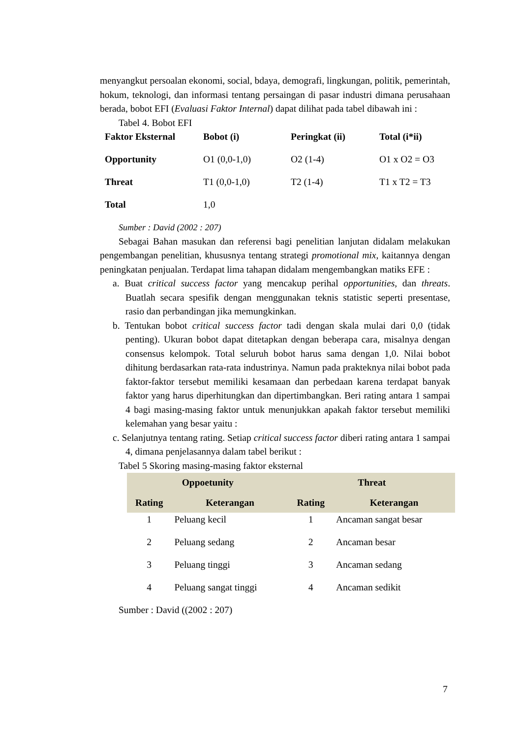menyangkut persoalan ekonomi, social, bdaya, demografi, lingkungan, politik, pemerintah, hokum, teknologi, dan informasi tentang persaingan di pasar industri dimana perusahaan berada, bobot EFI (Evaluasi Faktor Internal) dapat dilihat pada tabel dibawah ini :
Tabel 4. Bobot EFI
| Faktor Eksternal | Bobot (i) | Peringkat (ii) | Total (i*ii) |
| Opportunity | O1 (0,0-1,0) | O2 (1-4) | O1 x O2 = O3 |
| Threat | T1 (0,0-1,0) | T2 (1-4) | T1 x T2 = T3 |
| Total | 1,0 | | |
Sumber : David (2002 : 207)
Sebagai Bahan masukan dan referensi bagi penelitian lanjutan didalam melakukan pengembangan penelitian, khususnya tentang strategi promotional mix, kaitannya dengan peningkatan penjualan. Terdapat lima tahapan didalam mengembangkan matiks EFE :
a. Buat critical success factor yang mencakup perihal opportunities, dan threats. Buatlah secara spesifik dengan menggunakan teknis statistic seperti presentase, rasio dan perbandingan jika memungkinkan.
b. Tentukan bobot critical success factor tadi dengan skala mulai dari 0,0 (tidak penting). Ukuran bobot dapat ditetapkan dengan beberapa cara, misalnya dengan consensus kelompok. Total seluruh bobot harus sama dengan 1,0. Nilai bobot dihitung berdasarkan rata-rata industrinya. Namun pada prakteknya nilai bobot pada faktor-faktor tersebut memiliki kesamaan dan perbedaan karena terdapat banyak faktor yang harus diperhitungkan dan dipertimbangkan. Beri rating antara 1 sampai 4 bagi masing-masing faktor untuk menunjukkan apakah faktor tersebut memiliki kelemahan yang besar yaitu :
c. Selanjutnya tentang rating. Setiap critical success factor diberi rating antara 1 sampai 4, dimana penjelasannya dalam tabel berikut :
Tabel 5 Skoring masing-masing faktor eksternal
| Oppoetunity | | Threat | |
| --- | --- | --- | --- |
| Rating | Keterangan | Rating | Keterangan |
| 1 | Peluang kecil | 1 | Ancaman sangat besar |
| 2 | Peluang sedang | 2 | Ancaman besar |
| 3 | Peluang tinggi | 3 | Ancaman sedang |
| 4 | Peluang sangat tinggi | 4 | Ancaman sedikit |
Sumber : David ((2002 : 207)
7